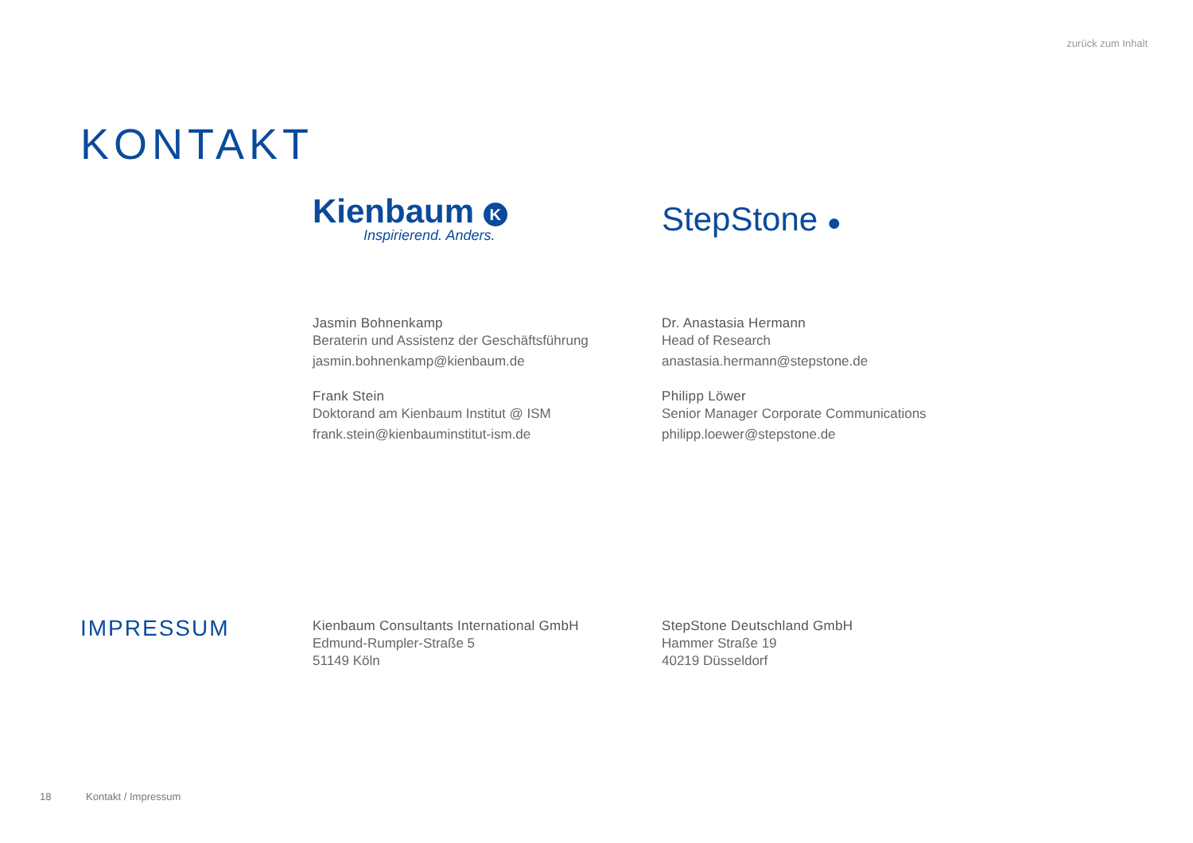zurück zum Inhalt
KONTAKT
Kienbaum K
Inspirierend. Anders.
StepStone ●
Jasmin Bohnenkamp
Beraterin und Assistenz der Geschäftsführung
jasmin.bohnenkamp@kienbaum.de
Frank Stein
Doktorand am Kienbaum Institut @ ISM
frank.stein@kienbauminstitut-ism.de
Dr. Anastasia Hermann
Head of Research
anastasia.hermann@stepstone.de
Philipp Löwer
Senior Manager Corporate Communications
philipp.loewer@stepstone.de
IMPRESSUM
Kienbaum Consultants International GmbH
Edmund-Rumpler-Straße 5
51149 Köln
StepStone Deutschland GmbH
Hammer Straße 19
40219 Düsseldorf
18 Kontakt / Impressum